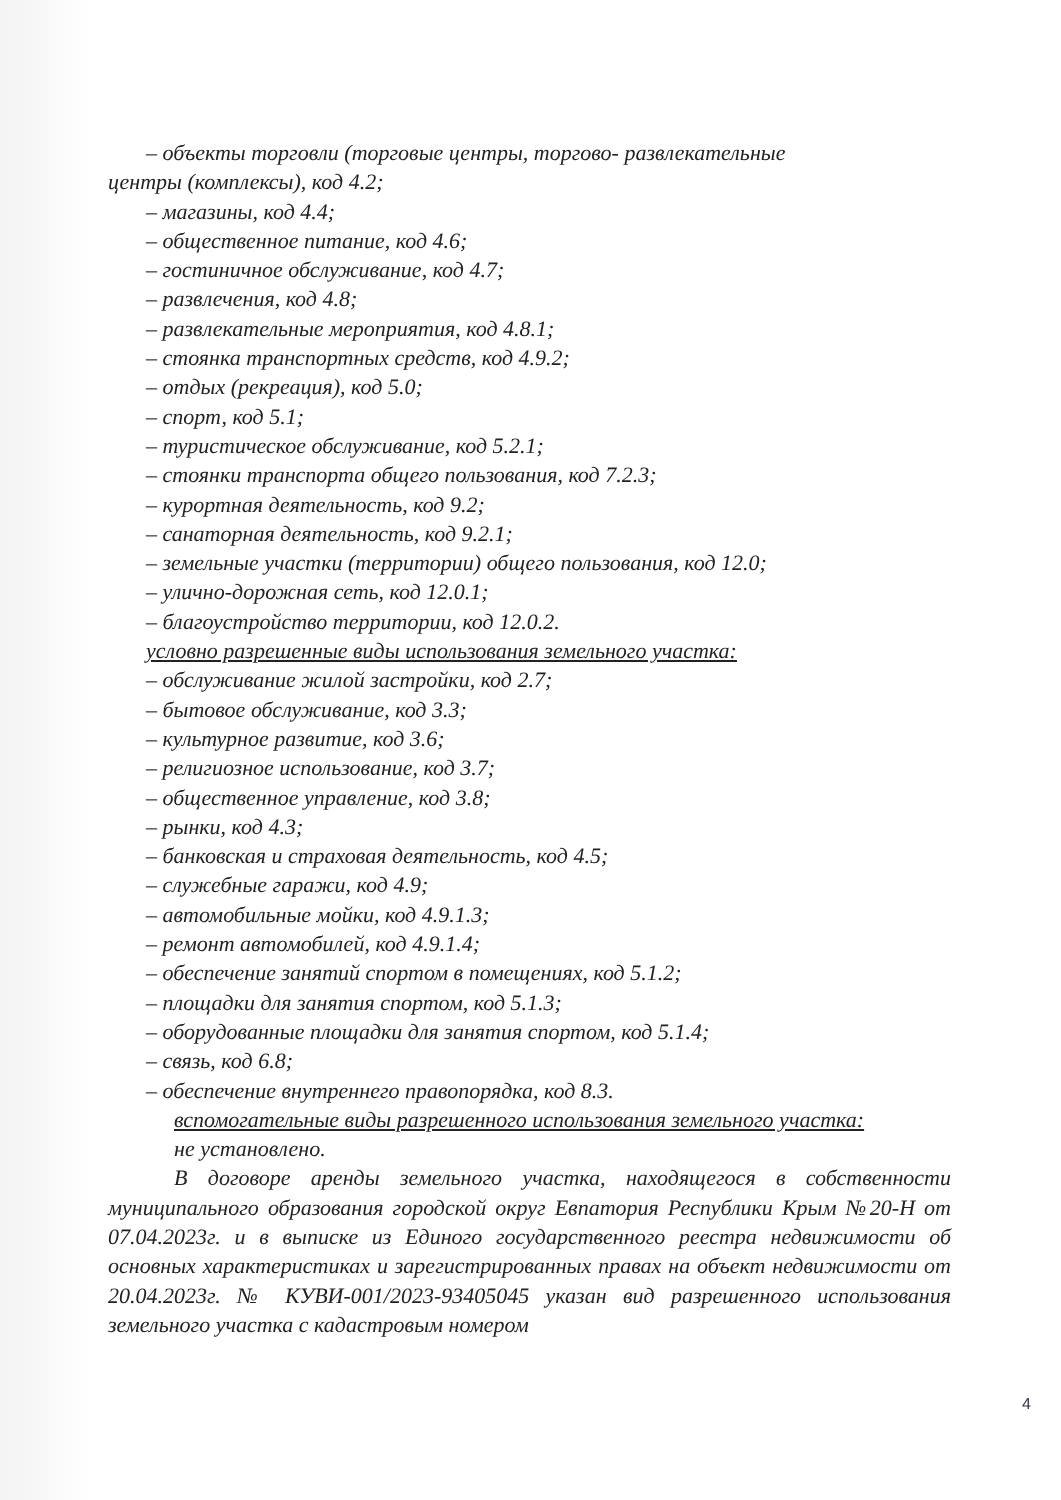– объекты торговли (торговые центры, торгово- развлекательные
центры (комплексы), код 4.2;
– магазины, код 4.4;
– общественное питание, код 4.6;
– гостиничное обслуживание, код 4.7;
– развлечения, код 4.8;
– развлекательные мероприятия, код 4.8.1;
– стоянка транспортных средств, код 4.9.2;
– отдых (рекреация), код 5.0;
– спорт, код 5.1;
– туристическое обслуживание, код 5.2.1;
– стоянки транспорта общего пользования, код 7.2.3;
– курортная деятельность, код 9.2;
– санаторная деятельность, код 9.2.1;
– земельные участки (территории) общего пользования, код 12.0;
– улично-дорожная сеть, код 12.0.1;
– благоустройство территории, код 12.0.2.
условно разрешенные виды использования земельного участка:
– обслуживание жилой застройки, код 2.7;
– бытовое обслуживание, код 3.3;
– культурное развитие, код 3.6;
– религиозное использование, код 3.7;
– общественное управление, код 3.8;
– рынки, код 4.3;
– банковская и страховая деятельность, код 4.5;
– служебные гаражи, код 4.9;
– автомобильные мойки, код 4.9.1.3;
– ремонт автомобилей, код 4.9.1.4;
– обеспечение занятий спортом в помещениях, код 5.1.2;
– площадки для занятия спортом, код 5.1.3;
– оборудованные площадки для занятия спортом, код 5.1.4;
– связь, код 6.8;
– обеспечение внутреннего правопорядка, код 8.3.
вспомогательные виды разрешенного использования земельного участка:
не установлено.
В договоре аренды земельного участка, находящегося в собственности муниципального образования городской округ Евпатория Республики Крым №20-Н от 07.04.2023г. и в выписке из Единого государственного реестра недвижимости об основных характеристиках и зарегистрированных правах на объект недвижимости от 20.04.2023г. № КУВИ-001/2023-93405045 указан вид разрешенного использования земельного участка с кадастровым номером
4